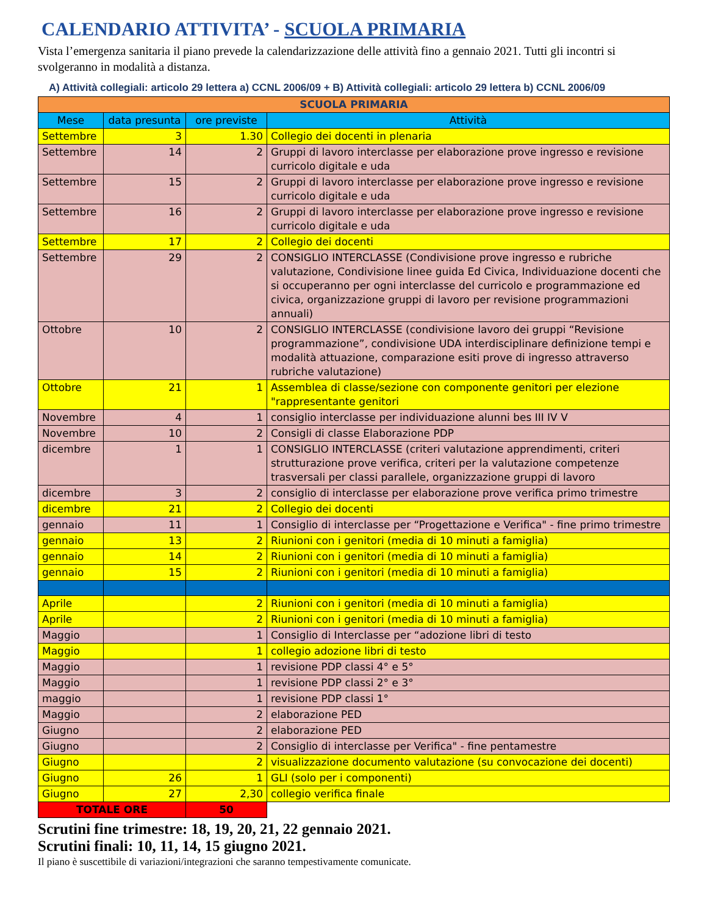CALENDARIO ATTIVITA’ - SCUOLA PRIMARIA
Vista l’emergenza sanitaria il piano prevede la calendarizzazione delle attività fino a gennaio 2021. Tutti gli incontri si svolgeranno in modalità a distanza.
A) Attività collegiali: articolo 29 lettera a) CCNL 2006/09 + B) Attività collegiali: articolo 29 lettera b) CCNL 2006/09
| SCUOLA PRIMARIA | | | |
| Mese | data presunta | ore previste | Attività |
| Settembre | 3 | 1.30 | Collegio dei docenti in plenaria |
| Settembre | 14 | 2 | Gruppi di lavoro interclasse per elaborazione prove ingresso e revisione curricolo digitale e uda |
| Settembre | 15 | 2 | Gruppi di lavoro interclasse per elaborazione prove ingresso e revisione curricolo digitale e uda |
| Settembre | 16 | 2 | Gruppi di lavoro interclasse per elaborazione prove ingresso e revisione curricolo digitale e uda |
| Settembre | 17 | 2 | Collegio dei docenti |
| Settembre | 29 | 2 | CONSIGLIO INTERCLASSE (Condivisione prove ingresso e rubriche valutazione, Condivisione linee guida Ed Civica, Individuazione docenti che si occuperanno per ogni interclasse del curricolo e programmazione ed civica, organizzazione gruppi di lavoro per revisione programmazioni annuali) |
| Ottobre | 10 | 2 | CONSIGLIO INTERCLASSE (condivisione lavoro dei gruppi “Revisione programmazione”, condivisione UDA interdisciplinare definizione tempi e modalità attuazione, comparazione esiti prove di ingresso attraverso rubriche valutazione) |
| Ottobre | 21 | 1 | Assemblea di classe/sezione con componente genitori per elezione "rappresentante genitori |
| Novembre | 4 | 1 | consiglio interclasse per individuazione alunni bes III IV V |
| Novembre | 10 | 2 | Consigli di classe Elaborazione PDP |
| dicembre | 1 | 1 | CONSIGLIO INTERCLASSE (criteri valutazione apprendimenti, criteri strutturazione prove verifica, criteri per la valutazione competenze trasversali per classi parallele, organizzazione gruppi di lavoro |
| dicembre | 3 | 2 | consiglio di interclasse per elaborazione prove verifica primo trimestre |
| dicembre | 21 | 2 | Collegio dei docenti |
| gennaio | 11 | 1 | Consiglio di interclasse per “Progettazione e Verifica" - fine primo trimestre |
| gennaio | 13 | 2 | Riunioni con i genitori (media di 10 minuti a famiglia) |
| gennaio | 14 | 2 | Riunioni con i genitori (media di 10 minuti a famiglia) |
| gennaio | 15 | 2 | Riunioni con i genitori (media di 10 minuti a famiglia) |
| Aprile | | 2 | Riunioni con i genitori (media di 10 minuti a famiglia) |
| Aprile | | 2 | Riunioni con i genitori (media di 10 minuti a famiglia) |
| Maggio | | 1 | Consiglio di Interclasse per “adozione libri di testo |
| Maggio | | 1 | collegio adozione libri di testo |
| Maggio | | 1 | revisione PDP classi 4° e 5° |
| Maggio | | 1 | revisione PDP classi 2° e 3° |
| maggio | | 1 | revisione PDP classi 1° |
| Maggio | | 2 | elaborazione PED |
| Giugno | | 2 | elaborazione PED |
| Giugno | | 2 | Consiglio di interclasse per Verifica" - fine pentamestre |
| Giugno | | 2 | visualizzazione documento valutazione (su convocazione dei docenti) |
| Giugno | 26 | 1 | GLI (solo per i componenti) |
| Giugno | 27 | 2,30 | collegio verifica finale |
| TOTALE ORE | | 50 | |
Scrutini fine trimestre: 18, 19, 20, 21, 22 gennaio 2021.
Scrutini finali: 10, 11, 14, 15 giugno 2021.
Il piano è suscettibile di variazioni/integrazioni che saranno tempestivamente comunicate.